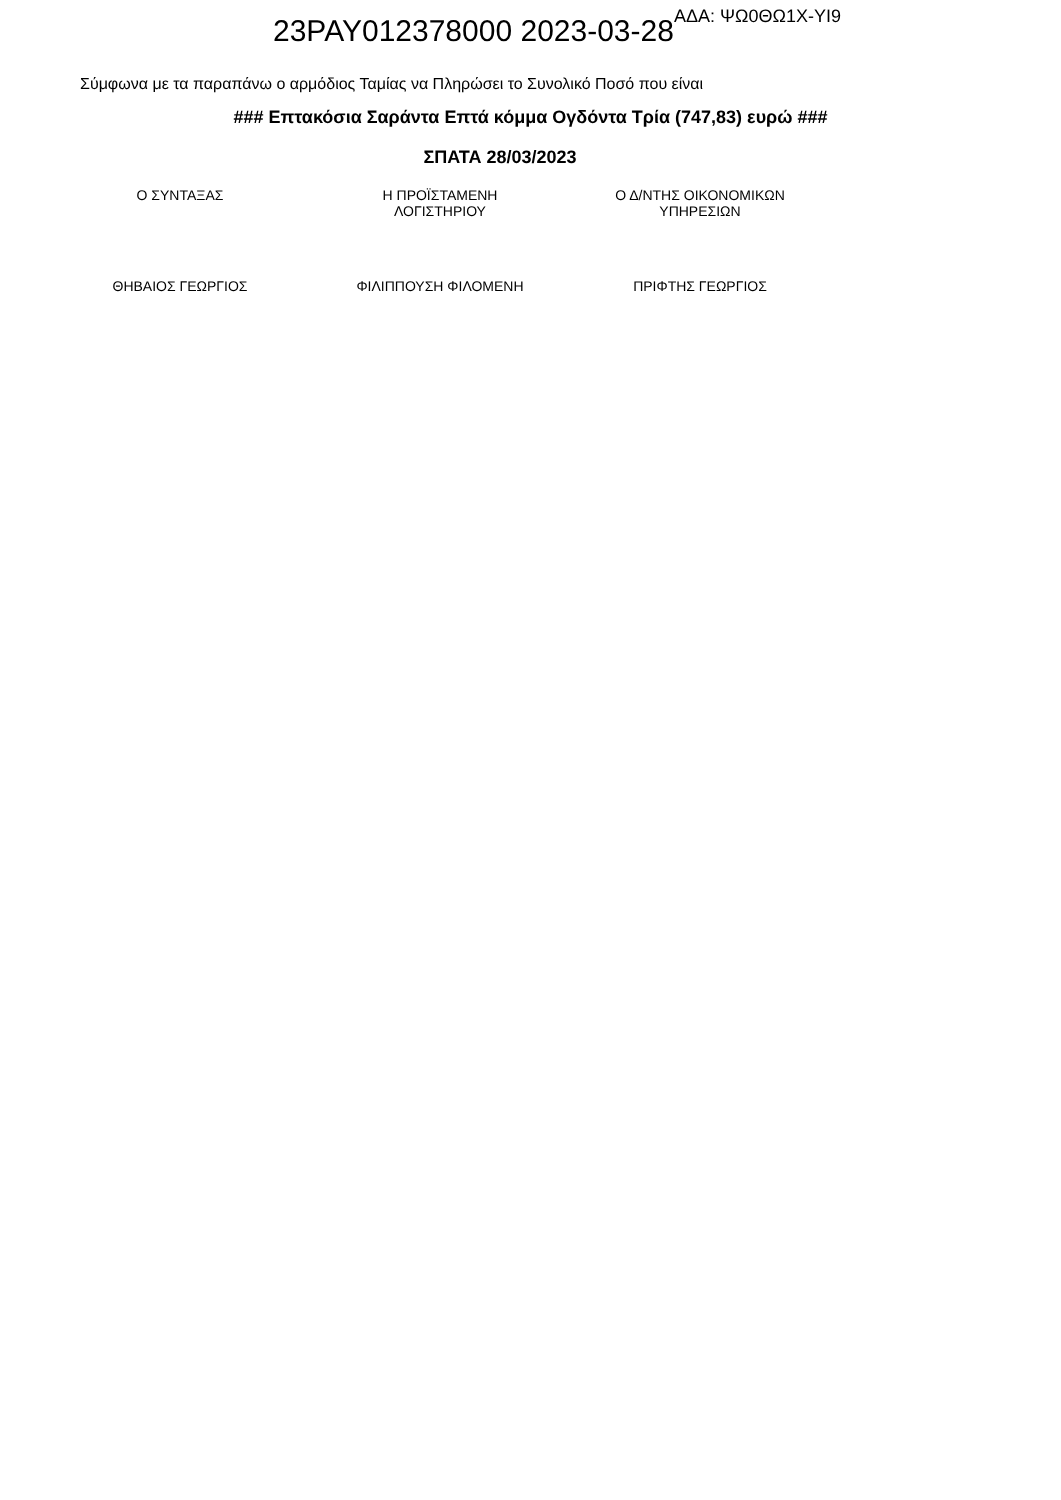23PAY012378000 2023-03-28<sup>ΑΔΑ: ΨΩ0ΘΩ1Χ-ΥΙ9</sup>
Σύμφωνα με τα παραπάνω ο αρμόδιος Ταμίας να Πληρώσει το Συνολικό Ποσό που είναι
### Επτακόσια Σαράντα Επτά κόμμα Ογδόντα Τρία (747,83) ευρώ ###
ΣΠΑΤΑ 28/03/2023
Ο ΣΥΝΤΑΞΑΣ Η ΠΡΟΪΣΤΑΜΕΝΗ
ΛΟΓΙΣΤΗΡΙΟΥ
Ο Δ/ΝΤΗΣ ΟΙΚΟΝΟΜΙΚΩΝ
ΥΠΗΡΕΣΙΩΝ
ΘΗΒΑΙΟΣ ΓΕΩΡΓΙΟΣ ΦΙΛΙΠΠΟΥΣΗ ΦΙΛΟΜΕΝΗ ΠΡΙΦΤΗΣ ΓΕΩΡΓΙΟΣ